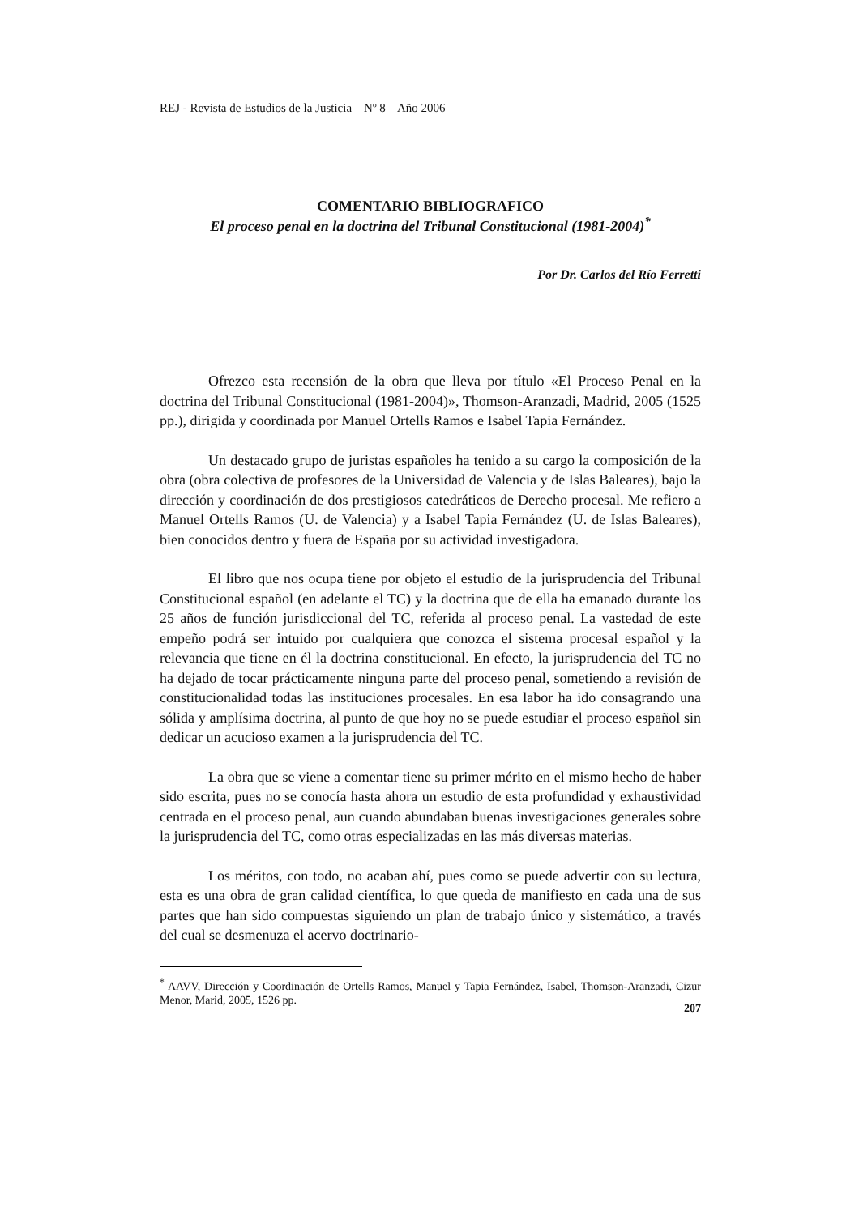REJ - Revista de Estudios de la Justicia – Nº 8 – Año 2006
COMENTARIO BIBLIOGRAFICO
El proceso penal en la doctrina del Tribunal Constitucional (1981-2004)<sup>*</sup>
Por Dr. Carlos del Río Ferretti
Ofrezco esta recensión de la obra que lleva por título «El Proceso Penal en la doctrina del Tribunal Constitucional (1981-2004)», Thomson-Aranzadi, Madrid, 2005 (1525 pp.), dirigida y coordinada por Manuel Ortells Ramos e Isabel Tapia Fernández.
Un destacado grupo de juristas españoles ha tenido a su cargo la composición de la obra (obra colectiva de profesores de la Universidad de Valencia y de Islas Baleares), bajo la dirección y coordinación de dos prestigiosos catedráticos de Derecho procesal. Me refiero a Manuel Ortells Ramos (U. de Valencia) y a Isabel Tapia Fernández (U. de Islas Baleares), bien conocidos dentro y fuera de España por su actividad investigadora.
El libro que nos ocupa tiene por objeto el estudio de la jurisprudencia del Tribunal Constitucional español (en adelante el TC) y la doctrina que de ella ha emanado durante los 25 años de función jurisdiccional del TC, referida al proceso penal. La vastedad de este empeño podrá ser intuido por cualquiera que conozca el sistema procesal español y la relevancia que tiene en él la doctrina constitucional. En efecto, la jurisprudencia del TC no ha dejado de tocar prácticamente ninguna parte del proceso penal, sometiendo a revisión de constitucionalidad todas las instituciones procesales. En esa labor ha ido consagrando una sólida y amplísima doctrina, al punto de que hoy no se puede estudiar el proceso español sin dedicar un acucioso examen a la jurisprudencia del TC.
La obra que se viene a comentar tiene su primer mérito en el mismo hecho de haber sido escrita, pues no se conocía hasta ahora un estudio de esta profundidad y exhaustividad centrada en el proceso penal, aun cuando abundaban buenas investigaciones generales sobre la jurisprudencia del TC, como otras especializadas en las más diversas materias.
Los méritos, con todo, no acaban ahí, pues como se puede advertir con su lectura, esta es una obra de gran calidad científica, lo que queda de manifiesto en cada una de sus partes que han sido compuestas siguiendo un plan de trabajo único y sistemático, a través del cual se desmenuza el acervo doctrinario-
<sup>*</sup> AAVV, Dirección y Coordinación de Ortells Ramos, Manuel y Tapia Fernández, Isabel, Thomson-Aranzadi, Cizur Menor, Marid, 2005, 1526 pp.
207